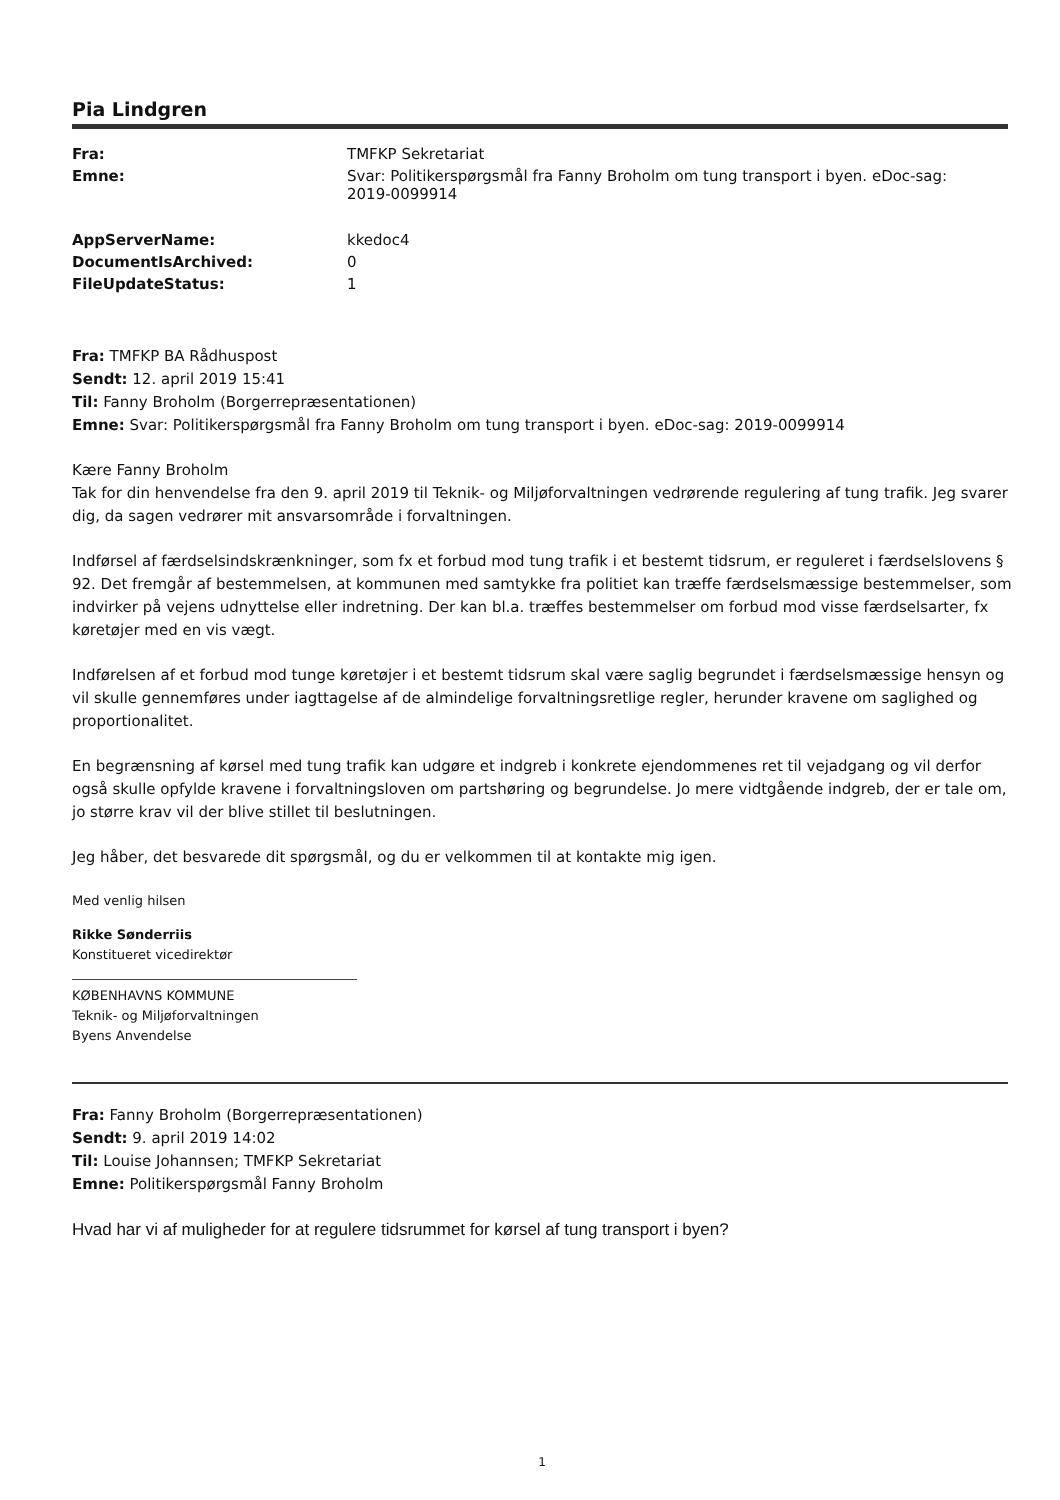Pia Lindgren
| Fra: | TMFKP Sekretariat |
| Emne: | Svar: Politikerspørgsmål fra Fanny Broholm om tung transport i byen. eDoc-sag: 2019-0099914 |
| AppServerName: | kkedoc4 |
| DocumentIsArchived: | 0 |
| FileUpdateStatus: | 1 |
Fra: TMFKP BA Rådhuspost
Sendt: 12. april 2019 15:41
Til: Fanny Broholm (Borgerrepræsentationen)
Emne: Svar: Politikerspørgsmål fra Fanny Broholm om tung transport i byen. eDoc-sag: 2019-0099914
Kære Fanny Broholm
Tak for din henvendelse fra den 9. april 2019 til Teknik- og Miljøforvaltningen vedrørende regulering af tung trafik. Jeg svarer dig, da sagen vedrører mit ansvarsområde i forvaltningen.
Indførsel af færdselsindskrænkninger, som fx et forbud mod tung trafik i et bestemt tidsrum, er reguleret i færdselslovens § 92. Det fremgår af bestemmelsen, at kommunen med samtykke fra politiet kan træffe færdselsmæssige bestemmelser, som indvirker på vejens udnyttelse eller indretning. Der kan bl.a. træffes bestemmelser om forbud mod visse færdselsarter, fx køretøjer med en vis vægt.
Indførelsen af et forbud mod tunge køretøjer i et bestemt tidsrum skal være saglig begrundet i færdselsmæssige hensyn og vil skulle gennemføres under iagttagelse af de almindelige forvaltningsretlige regler, herunder kravene om saglighed og proportionalitet.
En begrænsning af kørsel med tung trafik kan udgøre et indgreb i konkrete ejendommenes ret til vejadgang og vil derfor også skulle opfylde kravene i forvaltningsloven om partshøring og begrundelse. Jo mere vidtgående indgreb, der er tale om, jo større krav vil der blive stillet til beslutningen.
Jeg håber, det besvarede dit spørgsmål, og du er velkommen til at kontakte mig igen.
Med venlig hilsen
Rikke Sønderriis
Konstitueret vicedirektør
KØBENHAVNS KOMMUNE
Teknik- og Miljøforvaltningen
Byens Anvendelse
Fra: Fanny Broholm (Borgerrepræsentationen)
Sendt: 9. april 2019 14:02
Til: Louise Johannsen; TMFKP Sekretariat
Emne: Politikerspørgsmål Fanny Broholm
Hvad har vi af muligheder for at regulere tidsrummet for kørsel af tung transport i byen?
1